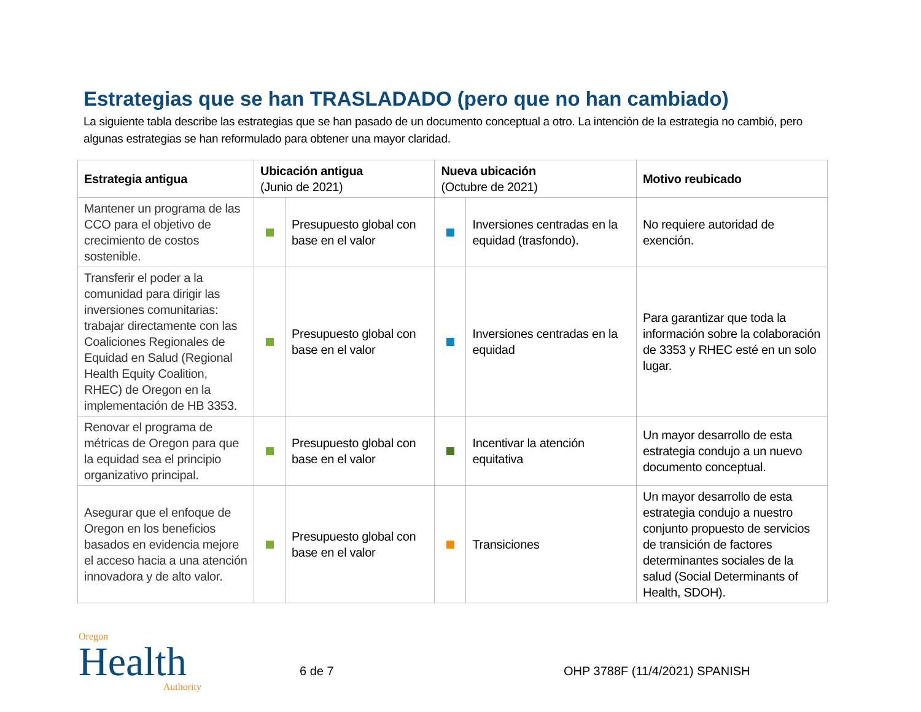Estrategias que se han TRASLADADO (pero que no han cambiado)
La siguiente tabla describe las estrategias que se han pasado de un documento conceptual a otro. La intención de la estrategia no cambió, pero algunas estrategias se han reformulado para obtener una mayor claridad.
| Estrategia antigua | Ubicación antigua (Junio de 2021) | | Nueva ubicación (Octubre de 2021) | | Motivo reubicado |
| --- | --- | --- | --- | --- | --- |
| Mantener un programa de las CCO para el objetivo de crecimiento de costos sostenible. | | Presupuesto global con base en el valor | | Inversiones centradas en la equidad (trasfondo). | No requiere autoridad de exención. |
| Transferir el poder a la comunidad para dirigir las inversiones comunitarias: trabajar directamente con las Coaliciones Regionales de Equidad en Salud (Regional Health Equity Coalition, RHEC) de Oregon en la implementación de HB 3353. | | Presupuesto global con base en el valor | | Inversiones centradas en la equidad | Para garantizar que toda la información sobre la colaboración de 3353 y RHEC esté en un solo lugar. |
| Renovar el programa de métricas de Oregon para que la equidad sea el principio organizativo principal. | | Presupuesto global con base en el valor | | Incentivar la atención equitativa | Un mayor desarrollo de esta estrategia condujo a un nuevo documento conceptual. |
| Asegurar que el enfoque de Oregon en los beneficios basados en evidencia mejore el acceso hacia a una atención innovadora y de alto valor. | | Presupuesto global con base en el valor | | Transiciones | Un mayor desarrollo de esta estrategia condujo a nuestro conjunto propuesto de servicios de transición de factores determinantes sociales de la salud (Social Determinants of Health, SDOH). |
Oregon
Health
Authority
6 de 7 OHP 3788F (11/4/2021) SPANISH